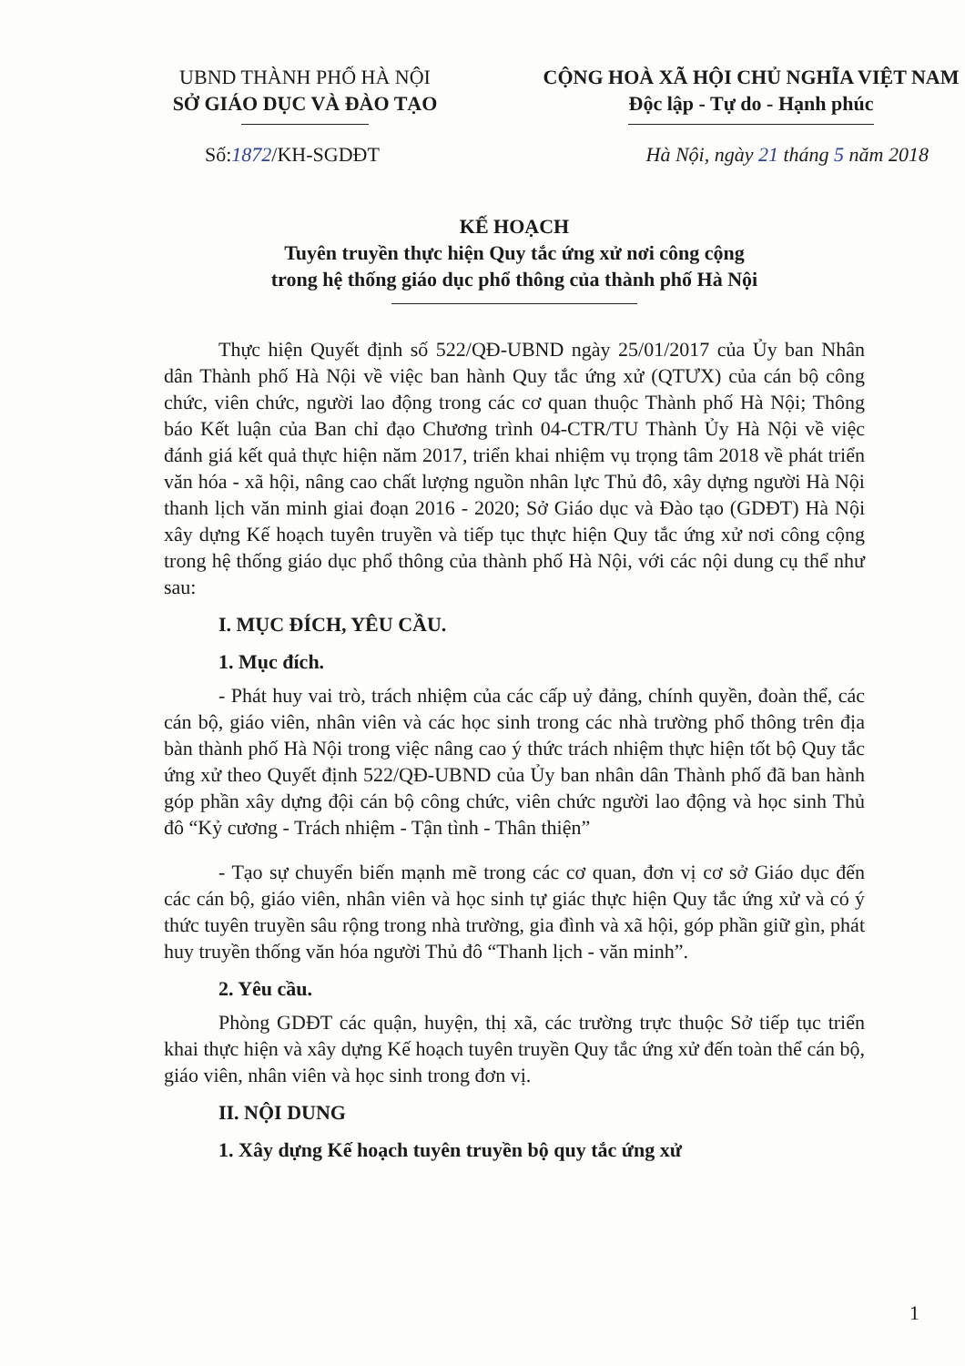UBND THÀNH PHỐ HÀ NỘI
SỞ GIÁO DỤC VÀ ĐÀO TẠO
CỘNG HOÀ XÃ HỘI CHỦ NGHĨA VIỆT NAM
Độc lập - Tự do - Hạnh phúc
Số:1872/KH-SGDĐT Hà Nội, ngày 21 tháng 5 năm 2018
KẾ HOẠCH
Tuyên truyền thực hiện Quy tắc ứng xử nơi công cộng
trong hệ thống giáo dục phổ thông của thành phố Hà Nội
Thực hiện Quyết định số 522/QĐ-UBND ngày 25/01/2017 của Ủy ban Nhân dân Thành phố Hà Nội về việc ban hành Quy tắc ứng xử (QTƯX) của cán bộ công chức, viên chức, người lao động trong các cơ quan thuộc Thành phố Hà Nội; Thông báo Kết luận của Ban chỉ đạo Chương trình 04-CTR/TU Thành Ủy Hà Nội về việc đánh giá kết quả thực hiện năm 2017, triển khai nhiệm vụ trọng tâm 2018 về phát triển văn hóa - xã hội, nâng cao chất lượng nguồn nhân lực Thủ đô, xây dựng người Hà Nội thanh lịch văn minh giai đoạn 2016 - 2020; Sở Giáo dục và Đào tạo (GDĐT) Hà Nội xây dựng Kế hoạch tuyên truyền và tiếp tục thực hiện Quy tắc ứng xử nơi công cộng trong hệ thống giáo dục phổ thông của thành phố Hà Nội, với các nội dung cụ thể như sau:
I. MỤC ĐÍCH, YÊU CẦU.
1. Mục đích.
- Phát huy vai trò, trách nhiệm của các cấp uỷ đảng, chính quyền, đoàn thể, các cán bộ, giáo viên, nhân viên và các học sinh trong các nhà trường phổ thông trên địa bàn thành phố Hà Nội trong việc nâng cao ý thức trách nhiệm thực hiện tốt bộ Quy tắc ứng xử theo Quyết định 522/QĐ-UBND của Ủy ban nhân dân Thành phố đã ban hành góp phần xây dựng đội cán bộ công chức, viên chức người lao động và học sinh Thủ đô “Kỷ cương - Trách nhiệm - Tận tình - Thân thiện”
- Tạo sự chuyển biến mạnh mẽ trong các cơ quan, đơn vị cơ sở Giáo dục đến các cán bộ, giáo viên, nhân viên và học sinh tự giác thực hiện Quy tắc ứng xử và có ý thức tuyên truyền sâu rộng trong nhà trường, gia đình và xã hội, góp phần giữ gìn, phát huy truyền thống văn hóa người Thủ đô “Thanh lịch - văn minh”.
2. Yêu cầu.
Phòng GDĐT các quận, huyện, thị xã, các trường trực thuộc Sở tiếp tục triển khai thực hiện và xây dựng Kế hoạch tuyên truyền Quy tắc ứng xử đến toàn thể cán bộ, giáo viên, nhân viên và học sinh trong đơn vị.
II. NỘI DUNG
1. Xây dựng Kế hoạch tuyên truyền bộ quy tắc ứng xử
1